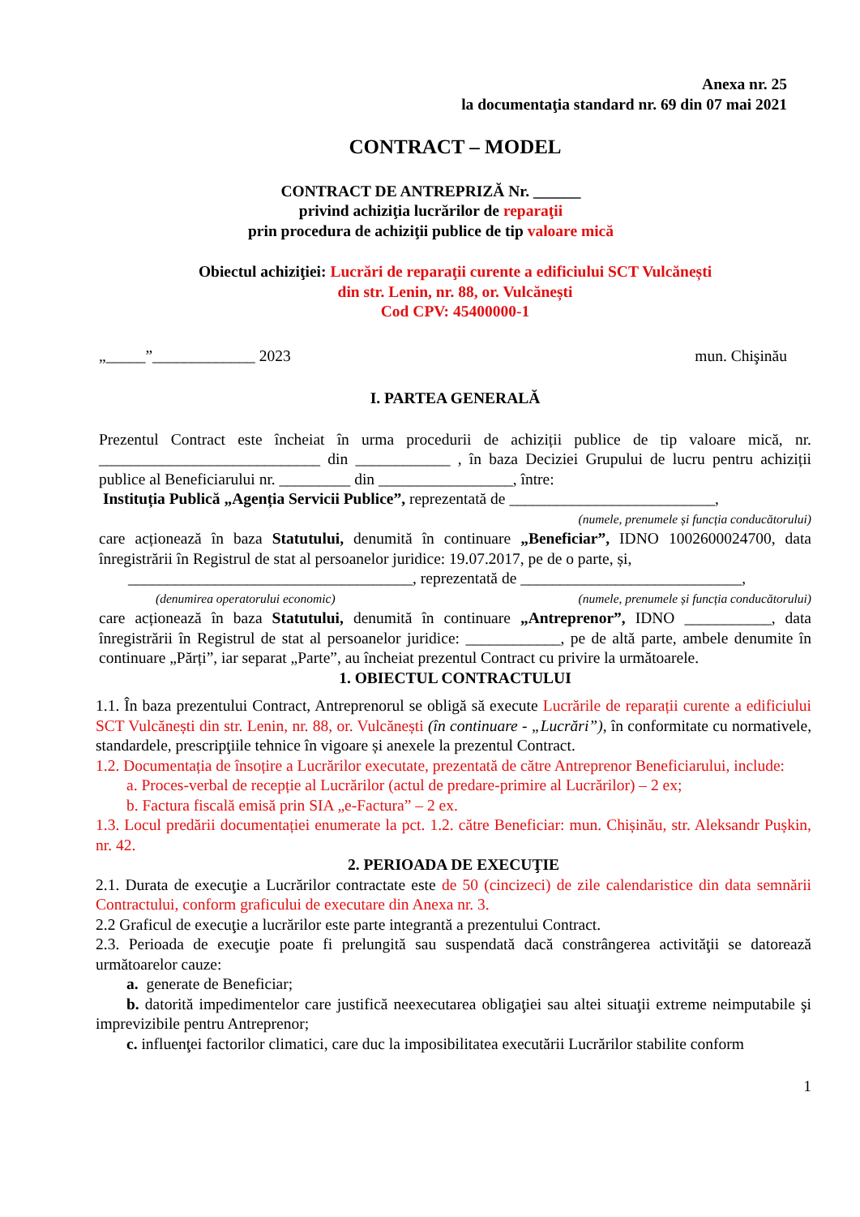Anexa nr. 25
la documentaţia standard nr. 69 din 07 mai 2021
CONTRACT – MODEL
CONTRACT DE ANTREPRIZĂ Nr. ______
privind achiziţia lucrărilor de reparaţii
prin procedura de achiziţii publice de tip valoare mică
Obiectul achiziţiei: Lucrări de reparaţii curente a edificiului SCT Vulcănești
din str. Lenin, nr. 88, or. Vulcănești
Cod CPV: 45400000-1
„_____”_____________ 2023 mun. Chişinău
I. PARTEA GENERALĂ
Prezentul Contract este încheiat în urma procedurii de achiziții publice de tip valoare mică, nr. ____________________________ din ____________ , în baza Deciziei Grupului de lucru pentru achiziții publice al Beneficiarului nr. _________ din _________________, între:
Instituția Publică „Agenția Servicii Publice”, reprezentată de __________________________,
(numele, prenumele și funcția conducătorului)
care acționează în baza Statutului, denumită în continuare „Beneficiar”, IDNO 1002600024700, data înregistrării în Registrul de stat al persoanelor juridice: 19.07.2017, pe de o parte, și,
____________________________________, reprezentată de ____________________________,
(denumirea operatorului economic) (numele, prenumele și funcția conducătorului)
care acționează în baza Statutului, denumită în continuare „Antreprenor”, IDNO ___________, data înregistrării în Registrul de stat al persoanelor juridice: ____________, pe de altă parte, ambele denumite în continuare „Părți”, iar separat „Parte”, au încheiat prezentul Contract cu privire la următoarele.
1. OBIECTUL CONTRACTULUI
1.1. În baza prezentului Contract, Antreprenorul se obligă să execute Lucrările de reparații curente a edificiului SCT Vulcănești din str. Lenin, nr. 88, or. Vulcănești (în continuare - „Lucrări”), în conformitate cu normativele, standardele, prescripţiile tehnice în vigoare și anexele la prezentul Contract.
1.2. Documentația de însoțire a Lucrărilor executate, prezentată de către Antreprenor Beneficiarului, include:
a. Proces-verbal de recepție al Lucrărilor (actul de predare-primire al Lucrărilor) – 2 ex;
b. Factura fiscală emisă prin SIA „e-Factura” – 2 ex.
1.3. Locul predării documentației enumerate la pct. 1.2. către Beneficiar: mun. Chișinău, str. Aleksandr Pușkin, nr. 42.
2. PERIOADA DE EXECUŢIE
2.1. Durata de execuţie a Lucrărilor contractate este de 50 (cincizeci) de zile calendaristice din data semnării Contractului, conform graficului de executare din Anexa nr. 3.
2.2 Graficul de execuţie a lucrărilor este parte integrantă a prezentului Contract.
2.3. Perioada de execuţie poate fi prelungită sau suspendată dacă constrângerea activităţii se datorează următoarelor cauze:
a. generate de Beneficiar;
b. datorită impedimentelor care justifică neexecutarea obligaţiei sau altei situaţii extreme neimputabile şi imprevizibile pentru Antreprenor;
c. influenţei factorilor climatici, care duc la imposibilitatea executării Lucrărilor stabilite conform
1